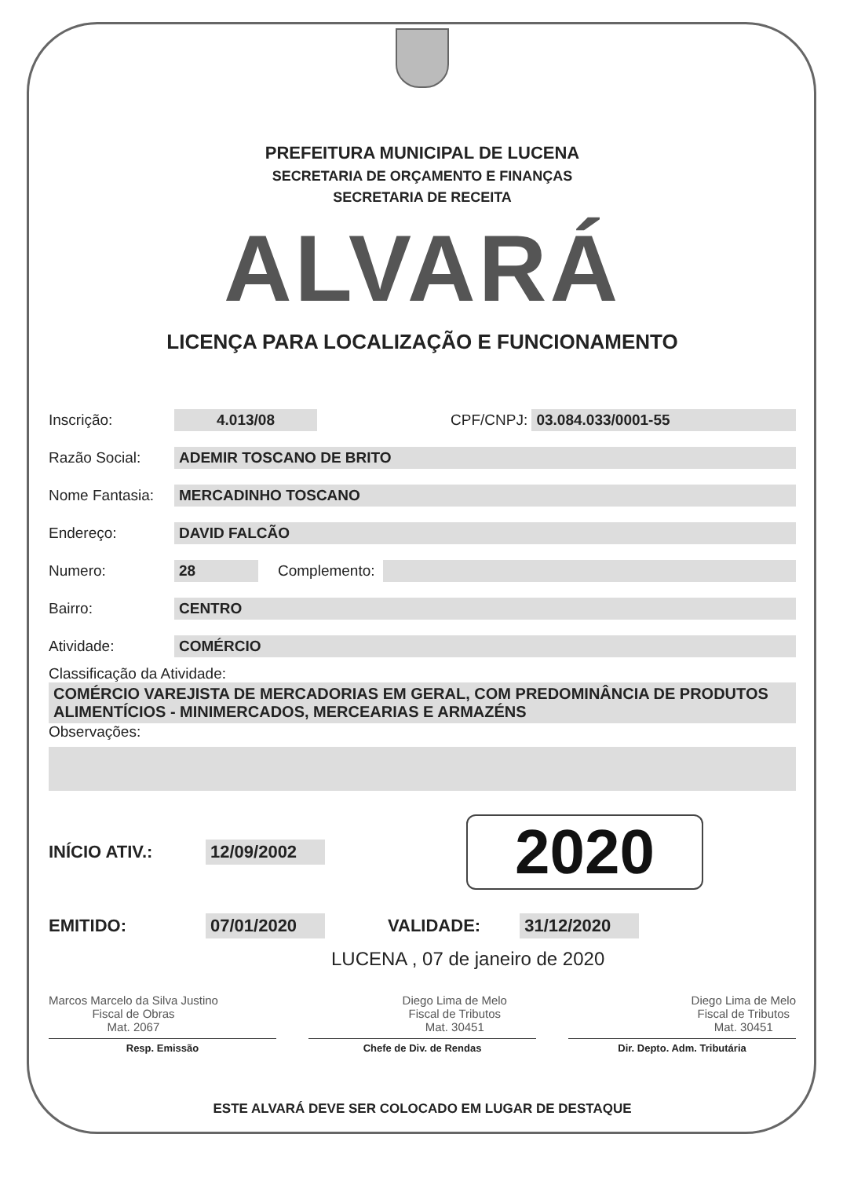PREFEITURA MUNICIPAL DE LUCENA
SECRETARIA DE ORÇAMENTO E FINANÇAS
SECRETARIA DE RECEITA
ALVARÁ
LICENÇA PARA LOCALIZAÇÃO E FUNCIONAMENTO
Inscrição: 4.013/08 CPF/CNPJ: 03.084.033/0001-55
Razão Social: ADEMIR TOSCANO DE BRITO
Nome Fantasia: MERCADINHO TOSCANO
Endereço: DAVID FALCÃO
Numero: 28 Complemento:
Bairro: CENTRO
Atividade: COMÉRCIO
Classificação da Atividade:
COMÉRCIO VAREJISTA DE MERCADORIAS EM GERAL, COM PREDOMINÂNCIA DE PRODUTOS ALIMENTÍCIOS - MINIMERCADOS, MERCEARIAS E ARMAZÉNS
Observações:
INÍCIO ATIV.: 12/09/2002 2020
EMITIDO: 07/01/2020 VALIDADE: 31/12/2020
LUCENA , 07 de janeiro de 2020
Marcos Marcelo da Silva Justino
Fiscal de Obras
Mat. 2067
Diego Lima de Melo
Fiscal de Tributos
Mat. 30451
Diego Lima de Melo
Fiscal de Tributos
Mat. 30451
Resp. Emissão Chefe de Div. de Rendas Dir. Depto. Adm. Tributária
ESTE ALVARÁ DEVE SER COLOCADO EM LUGAR DE DESTAQUE